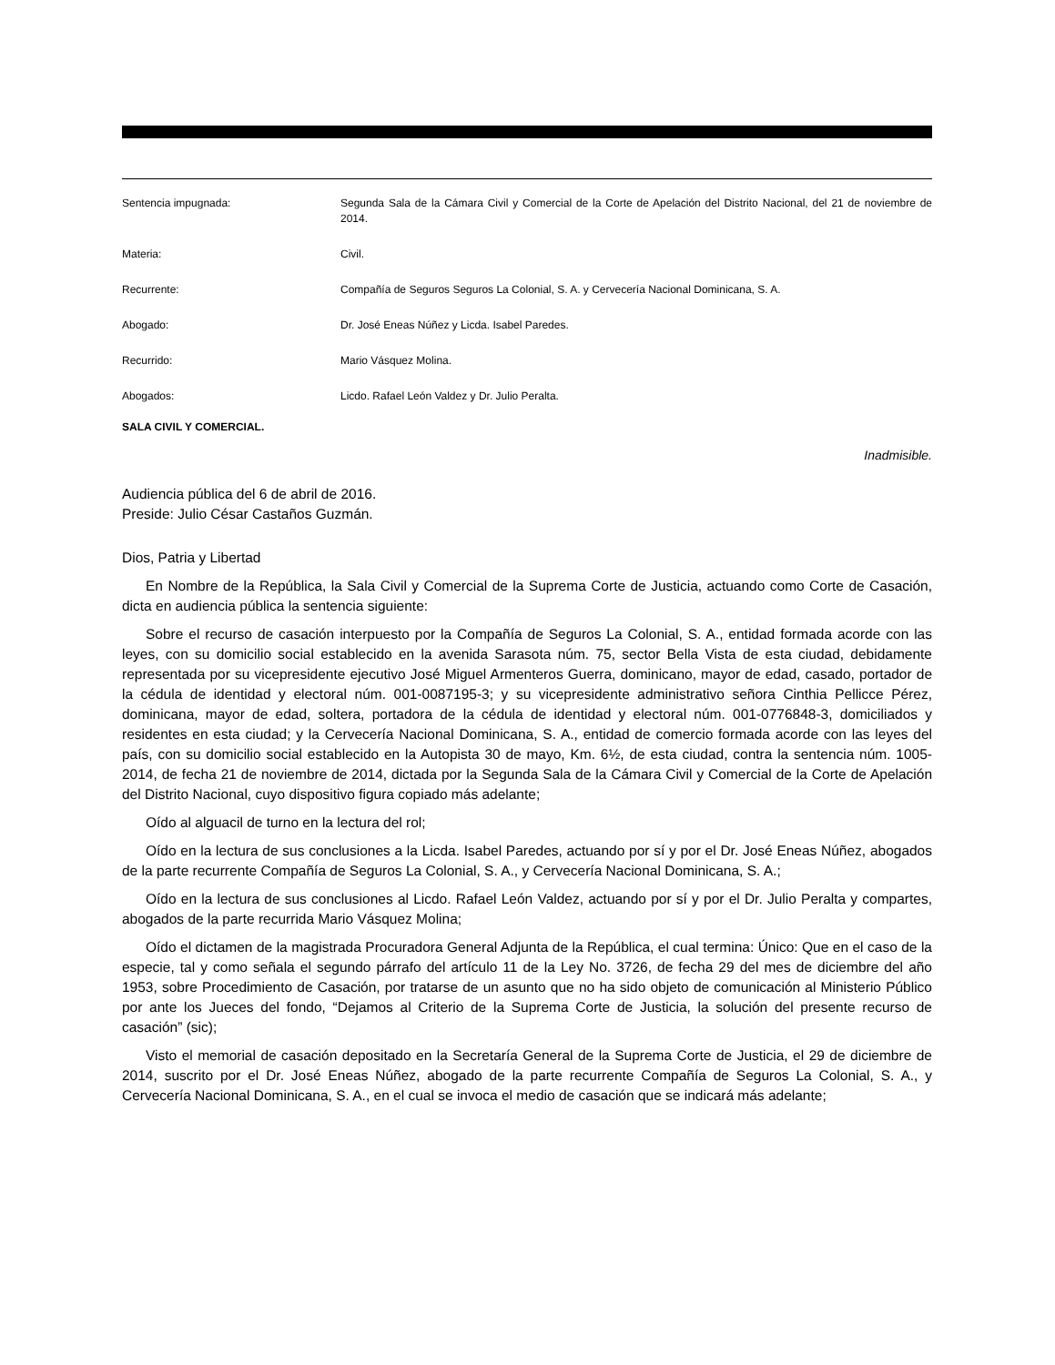| Sentencia impugnada: | Segunda Sala de la Cámara Civil y Comercial de la Corte de Apelación del Distrito Nacional, del 21 de noviembre de 2014. |
| Materia: | Civil. |
| Recurrente: | Compañía de Seguros Seguros La Colonial, S. A. y Cervecería Nacional Dominicana, S. A. |
| Abogado: | Dr. José Eneas Núñez y Licda. Isabel Paredes. |
| Recurrido: | Mario Vásquez Molina. |
| Abogados: | Licdo. Rafael León Valdez y Dr. Julio Peralta. |
SALA CIVIL Y COMERCIAL.
Inadmisible.
Audiencia pública del 6 de abril de 2016.
Preside: Julio César Castaños Guzmán.
Dios, Patria y Libertad
En Nombre de la República, la Sala Civil y Comercial de la Suprema Corte de Justicia, actuando como Corte de Casación, dicta en audiencia pública la sentencia siguiente:
Sobre el recurso de casación interpuesto por la Compañía de Seguros La Colonial, S. A., entidad formada acorde con las leyes, con su domicilio social establecido en la avenida Sarasota núm. 75, sector Bella Vista de esta ciudad, debidamente representada por su vicepresidente ejecutivo José Miguel Armenteros Guerra, dominicano, mayor de edad, casado, portador de la cédula de identidad y electoral núm. 001-0087195-3; y su vicepresidente administrativo señora Cinthia Pellicce Pérez, dominicana, mayor de edad, soltera, portadora de la cédula de identidad y electoral núm. 001-0776848-3, domiciliados y residentes en esta ciudad; y la Cervecería Nacional Dominicana, S. A., entidad de comercio formada acorde con las leyes del país, con su domicilio social establecido en la Autopista 30 de mayo, Km. 6½, de esta ciudad, contra la sentencia núm. 1005-2014, de fecha 21 de noviembre de 2014, dictada por la Segunda Sala de la Cámara Civil y Comercial de la Corte de Apelación del Distrito Nacional, cuyo dispositivo figura copiado más adelante;
Oído al alguacil de turno en la lectura del rol;
Oído en la lectura de sus conclusiones a la Licda. Isabel Paredes, actuando por sí y por el Dr. José Eneas Núñez, abogados de la parte recurrente Compañía de Seguros La Colonial, S. A., y Cervecería Nacional Dominicana, S. A.;
Oído en la lectura de sus conclusiones al Licdo. Rafael León Valdez, actuando por sí y por el Dr. Julio Peralta y compartes, abogados de la parte recurrida Mario Vásquez Molina;
Oído el dictamen de la magistrada Procuradora General Adjunta de la República, el cual termina: Único: Que en el caso de la especie, tal y como señala el segundo párrafo del artículo 11 de la Ley No. 3726, de fecha 29 del mes de diciembre del año 1953, sobre Procedimiento de Casación, por tratarse de un asunto que no ha sido objeto de comunicación al Ministerio Público por ante los Jueces del fondo, “Dejamos al Criterio de la Suprema Corte de Justicia, la solución del presente recurso de casación” (sic);
Visto el memorial de casación depositado en la Secretaría General de la Suprema Corte de Justicia, el 29 de diciembre de 2014, suscrito por el Dr. José Eneas Núñez, abogado de la parte recurrente Compañía de Seguros La Colonial, S. A., y Cervecería Nacional Dominicana, S. A., en el cual se invoca el medio de casación que se indicará más adelante;